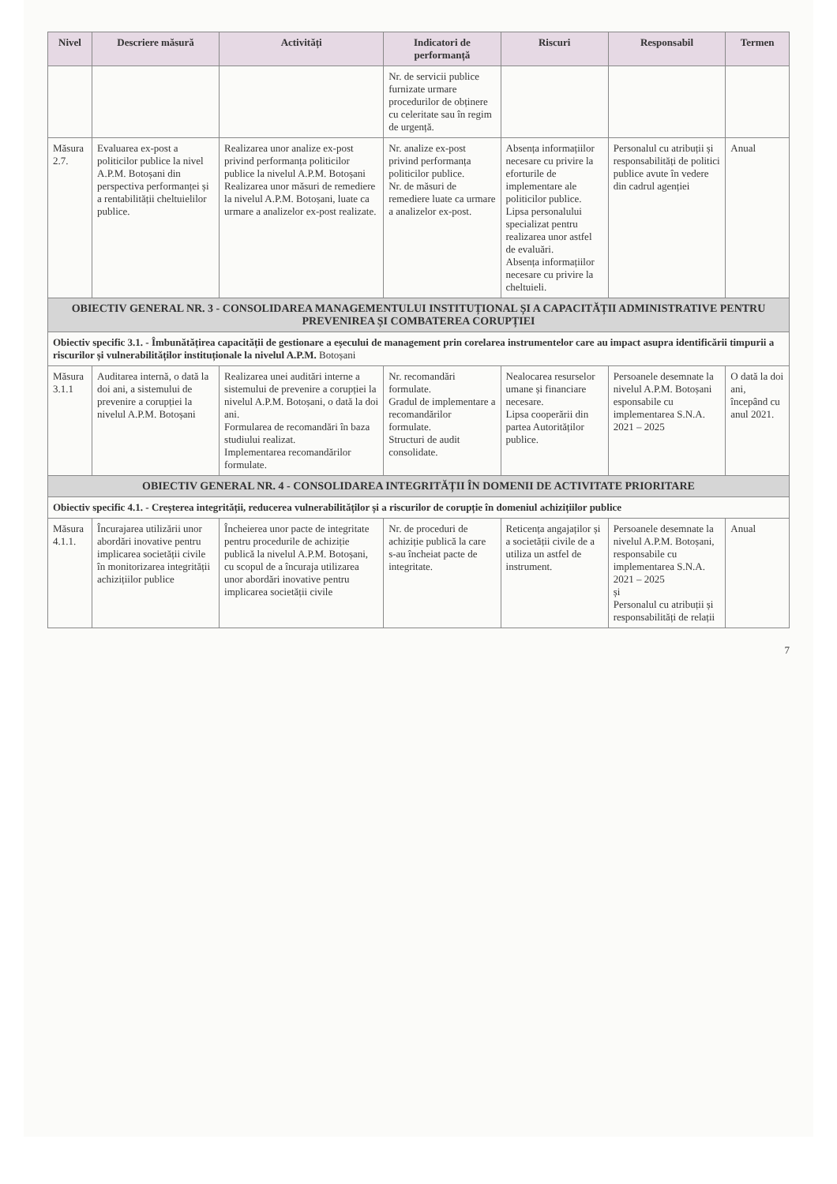| Nivel | Descriere măsură | Activități | Indicatori de performanță | Riscuri | Responsabil | Termen |
| --- | --- | --- | --- | --- | --- | --- |
| | | | Nr. de servicii publice furnizate urmare procedurilor de obținere cu celeritate sau în regim de urgență. | | | |
| Măsura 2.7. | Evaluarea ex-post a politicilor publice la nivel A.P.M. Botoșani din perspectiva performanței și a rentabilității cheltuielilor publice. | Realizarea unor analize ex-post privind performanța politicilor publice la nivelul A.P.M. Botoșani Realizarea unor măsuri de remediere la nivelul A.P.M. Botoșani, luate ca urmare a analizelor ex-post realizate. | Nr. analize ex-post privind performanța politicilor publice. Nr. de măsuri de remediere luate ca urmare a analizelor ex-post. | Absența informațiilor necesare cu privire la eforturile de implementare ale politicilor publice. Lipsa personalului specializat pentru realizarea unor astfel de evaluări. Absența informațiilor necesare cu privire la cheltuieli. | Personalul cu atribuții și responsabilități de politici publice avute în vedere din cadrul agenției | Anual |
| OBIECTIV GENERAL NR. 3 - CONSOLIDAREA MANAGEMENTULUI INSTITUȚIONAL ȘI A CAPACITĂȚII ADMINISTRATIVE PENTRU PREVENIREA ȘI COMBATEREA CORUPȚIEI | | | | | | |
| Obiectiv specific 3.1. - Îmbunătățirea capacității de gestionare a eșecului de management prin corelarea instrumentelor care au impact asupra identificării timpurii a riscurilor și vulnerabilităților instituționale la nivelul A.P.M. Botoșani | | | | | | |
| Măsura 3.1.1 | Auditarea internă, o dată la doi ani, a sistemului de prevenire a corupției la nivelul A.P.M. Botoșani | Realizarea unei auditări interne a sistemului de prevenire a corupției la nivelul A.P.M. Botoșani, o dată la doi ani. Formularea de recomandări în baza studiului realizat. Implementarea recomandărilor formulate. | Nr. recomandări formulate. Gradul de implementare a recomandărilor formulate. Structuri de audit consolidate. | Nealocarea resurselor umane și financiare necesare. Lipsa cooperării din partea Autorităților publice. | Persoanele desemnate la nivelul A.P.M. Botoșani esponsabile cu implementarea S.N.A. 2021 – 2025 | O dată la doi ani, începând cu anul 2021. |
| OBIECTIV GENERAL NR. 4 - CONSOLIDAREA INTEGRITĂȚII ÎN DOMENII DE ACTIVITATE PRIORITARE | | | | | | |
| Obiectiv specific 4.1. - Creșterea integrității, reducerea vulnerabilităților și a riscurilor de corupție în domeniul achizițiilor publice | | | | | | |
| Măsura 4.1.1. | Încurajarea utilizării unor abordări inovative pentru implicarea societății civile în monitorizarea integrității achizițiilor publice | Încheierea unor pacte de integritate pentru procedurile de achiziție publică la nivelul A.P.M. Botoșani, cu scopul de a încuraja utilizarea unor abordări inovative pentru implicarea societății civile | Nr. de proceduri de achiziție publică la care s-au încheiat pacte de integritate. | Reticența angajaților și a societății civile de a utiliza un astfel de instrument. | Persoanele desemnate la nivelul A.P.M. Botoșani, responsabile cu implementarea S.N.A. 2021 – 2025 și Personalul cu atribuții și responsabilități de relații | Anual |
7